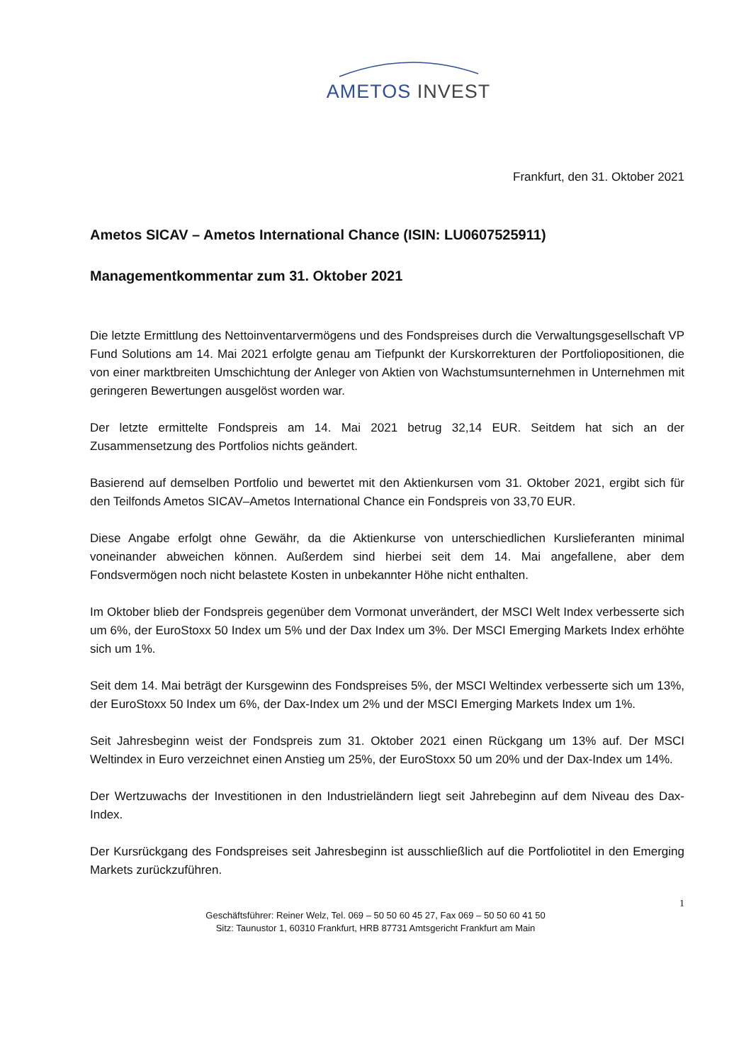AMETOS INVEST
Frankfurt, den 31. Oktober 2021
Ametos SICAV – Ametos International Chance (ISIN: LU0607525911)
Managementkommentar zum 31. Oktober 2021
Die letzte Ermittlung des Nettoinventarvermögens und des Fondspreises durch die Verwaltungsgesellschaft VP Fund Solutions am 14. Mai 2021 erfolgte genau am Tiefpunkt der Kurskorrekturen der Portfoliopositionen, die von einer marktbreiten Umschichtung der Anleger von Aktien von Wachstumsunternehmen in Unternehmen mit geringeren Bewertungen ausgelöst worden war.
Der letzte ermittelte Fondspreis am 14. Mai 2021 betrug 32,14 EUR. Seitdem hat sich an der Zusammensetzung des Portfolios nichts geändert.
Basierend auf demselben Portfolio und bewertet mit den Aktienkursen vom 31. Oktober 2021, ergibt sich für den Teilfonds Ametos SICAV–Ametos International Chance ein Fondspreis von 33,70 EUR.
Diese Angabe erfolgt ohne Gewähr, da die Aktienkurse von unterschiedlichen Kurslieferanten minimal voneinander abweichen können. Außerdem sind hierbei seit dem 14. Mai angefallene, aber dem Fondsvermögen noch nicht belastete Kosten in unbekannter Höhe nicht enthalten.
Im Oktober blieb der Fondspreis gegenüber dem Vormonat unverändert, der MSCI Welt Index verbesserte sich um 6%, der EuroStoxx 50 Index um 5% und der Dax Index um 3%. Der MSCI Emerging Markets Index erhöhte sich um 1%.
Seit dem 14. Mai beträgt der Kursgewinn des Fondspreises 5%, der MSCI Weltindex verbesserte sich um 13%, der EuroStoxx 50 Index um 6%, der Dax-Index um 2% und der MSCI Emerging Markets Index um 1%.
Seit Jahresbeginn weist der Fondspreis zum 31. Oktober 2021 einen Rückgang um 13% auf. Der MSCI Weltindex in Euro verzeichnet einen Anstieg um 25%, der EuroStoxx 50 um 20% und der Dax-Index um 14%.
Der Wertzuwachs der Investitionen in den Industrieländern liegt seit Jahrebeginn auf dem Niveau des Dax-Index.
Der Kursrückgang des Fondspreises seit Jahresbeginn ist ausschließlich auf die Portfoliotitel in den Emerging Markets zurückzuführen.
1
Geschäftsführer: Reiner Welz, Tel. 069 – 50 50 60 45 27, Fax 069 – 50 50 60 41 50
Sitz: Taunustor 1, 60310 Frankfurt, HRB 87731 Amtsgericht Frankfurt am Main